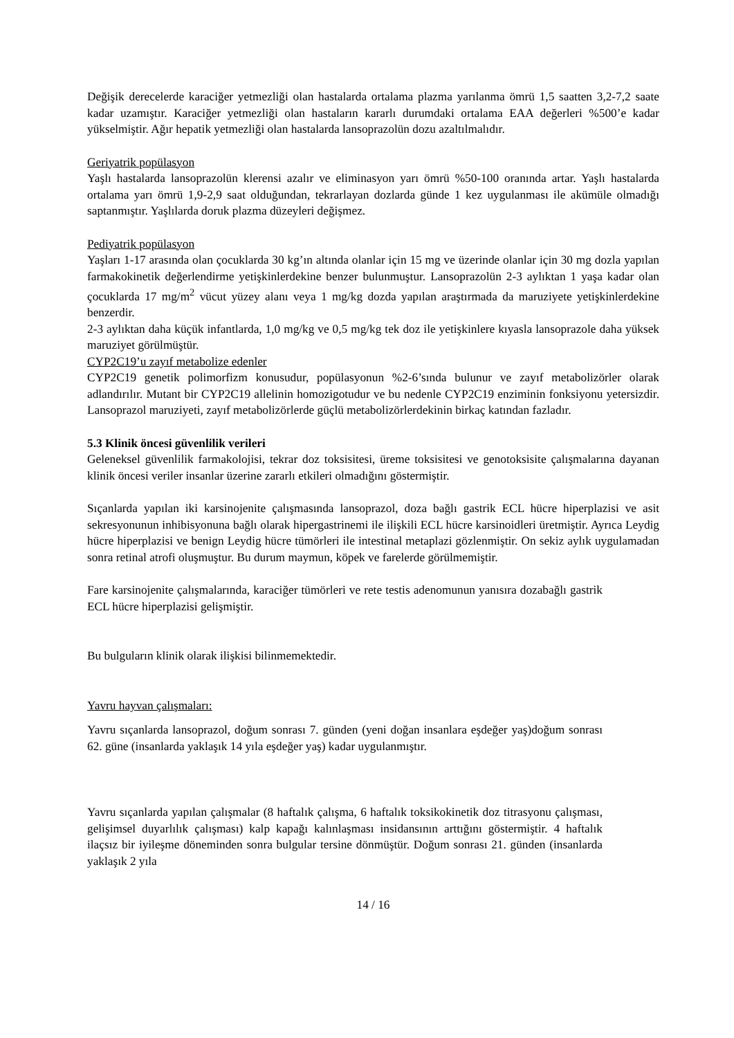Değişik derecelerde karaciğer yetmezliği olan hastalarda ortalama plazma yarılanma ömrü 1,5 saatten 3,2-7,2 saate kadar uzamıştır. Karaciğer yetmezliği olan hastaların kararlı durumdaki ortalama EAA değerleri %500’e kadar yükselmiştir. Ağır hepatik yetmezliği olan hastalarda lansoprazolün dozu azaltılmalıdır.
Geriyatrik popülasyon
Yaşlı hastalarda lansoprazolün klerensi azalır ve eliminasyon yarı ömrü %50-100 oranında artar. Yaşlı hastalarda ortalama yarı ömrü 1,9-2,9 saat olduğundan, tekrarlayan dozlarda günde 1 kez uygulanması ile akümüle olmadığı saptanmıştır. Yaşlılarda doruk plazma düzeyleri değişmez.
Pediyatrik popülasyon
Yaşları 1-17 arasında olan çocuklarda 30 kg’ın altında olanlar için 15 mg ve üzerinde olanlar için 30 mg dozla yapılan farmakokinetik değerlendirme yetişkinlerdekine benzer bulunmuştur. Lansoprazolün 2-3 aylıktan 1 yaşa kadar olan çocuklarda 17 mg/m<sup>2</sup> vücut yüzey alanı veya 1 mg/kg dozda yapılan araştırmada da maruziyete yetişkinlerdekine benzerdir.
2-3 aylıktan daha küçük infantlarda, 1,0 mg/kg ve 0,5 mg/kg tek doz ile yetişkinlere kıyasla lansoprazole daha yüksek maruziyet görülmüştür.
CYP2C19’u zayıf metabolize edenler
CYP2C19 genetik polimorfizm konusudur, popülasyonun %2-6’sında bulunur ve zayıf metabolizörler olarak adlandırılır. Mutant bir CYP2C19 allelinin homozigotudur ve bu nedenle CYP2C19 enziminin fonksiyonu yetersizdir. Lansoprazol maruziyeti, zayıf metabolizörlerde güçlü metabolizörlerdekinin birkaç katından fazladır.
5.3 Klinik öncesi güvenlilik verileri
Geleneksel güvenlilik farmakolojisi, tekrar doz toksisitesi, üreme toksisitesi ve genotoksisite çalışmalarına dayanan klinik öncesi veriler insanlar üzerine zararlı etkileri olmadığını göstermiştir.
Sıçanlarda yapılan iki karsinojenite çalışmasında lansoprazol, doza bağlı gastrik ECL hücre hiperplazisi ve asit sekresyonunun inhibisyonuna bağlı olarak hipergastrinemi ile ilişkili ECL hücre karsinoidleri üretmiştir. Ayrıca Leydig hücre hiperplazisi ve benign Leydig hücre tümörleri ile intestinal metaplazi gözlenmiştir. On sekiz aylık uygulamadan sonra retinal atrofi oluşmuştur. Bu durum maymun, köpek ve farelerde görülmemiştir.
Fare karsinojenite çalışmalarında, karaciğer tümörleri ve rete testis adenomunun yanısıra dozabağlı gastrik ECL hücre hiperplazisi gelişmiştir.
Bu bulguların klinik olarak ilişkisi bilinmemektedir.
Yavru hayvan çalışmaları:
Yavru sıçanlarda lansoprazol, doğum sonrası 7. günden (yeni doğan insanlara eşdeğer yaş)doğum sonrası 62. güne (insanlarda yaklaşık 14 yıla eşdeğer yaş) kadar uygulanmıştır.
Yavru sıçanlarda yapılan çalışmalar (8 haftalık çalışma, 6 haftalık toksikokinetik doz titrasyonu çalışması, gelişimsel duyarlılık çalışması) kalp kapağı kalınlaşması insidansının arttığını göstermiştir. 4 haftalık ilaçsız bir iyileşme döneminden sonra bulgular tersine dönmüştür. Doğum sonrası 21. günden (insanlarda yaklaşık 2 yıla
14 / 16